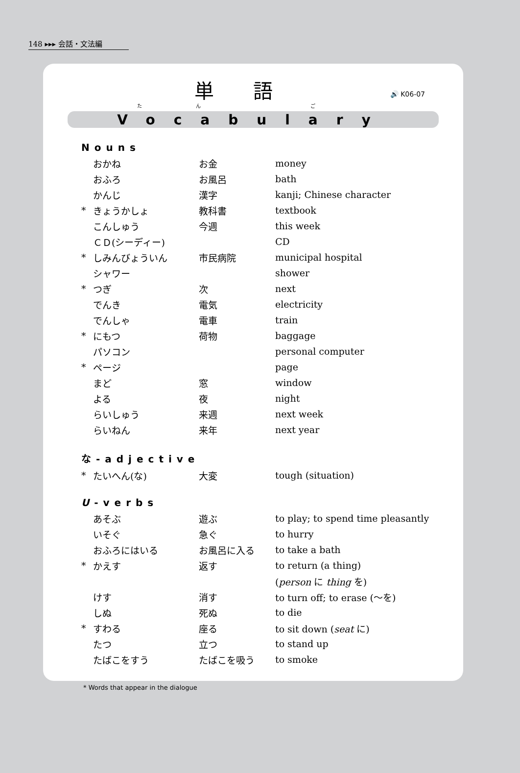148 ▸▸▸ 会話・文法編
単語
たん ご
🔊 K06-07
Vocabulary
Nouns
| | おかね | お金 | money |
| | おふろ | お風呂 | bath |
| | かんじ | 漢字 | kanji; Chinese character |
| * | きょうかしょ | 教科書 | textbook |
| | こんしゅう | 今週 | this week |
| | ＣＤ(シーディー) | | CD |
| * | しみんびょういん | 市民病院 | municipal hospital |
| | シャワー | | shower |
| * | つぎ | 次 | next |
| | でんき | 電気 | electricity |
| | でんしゃ | 電車 | train |
| * | にもつ | 荷物 | baggage |
| | パソコン | | personal computer |
| * | ページ | | page |
| | まど | 窓 | window |
| | よる | 夜 | night |
| | らいしゅう | 来週 | next week |
| | らいねん | 来年 | next year |
な-adjective
| * | たいへん(な) | 大変 | tough (situation) |
U-verbs
| | あそぶ | 遊ぶ | to play; to spend time pleasantly |
| | いそぐ | 急ぐ | to hurry |
| | おふろにはいる | お風呂に入る | to take a bath |
| * | かえす | 返す | to return (a thing) |
| | | | ( person に thing を) |
| | けす | 消す | to turn off; to erase (〜を) |
| | しぬ | 死ぬ | to die |
| * | すわる | 座る | to sit down ( seat に) |
| | たつ | 立つ | to stand up |
| | たばこをすう | たばこを吸う | to smoke |
* Words that appear in the dialogue